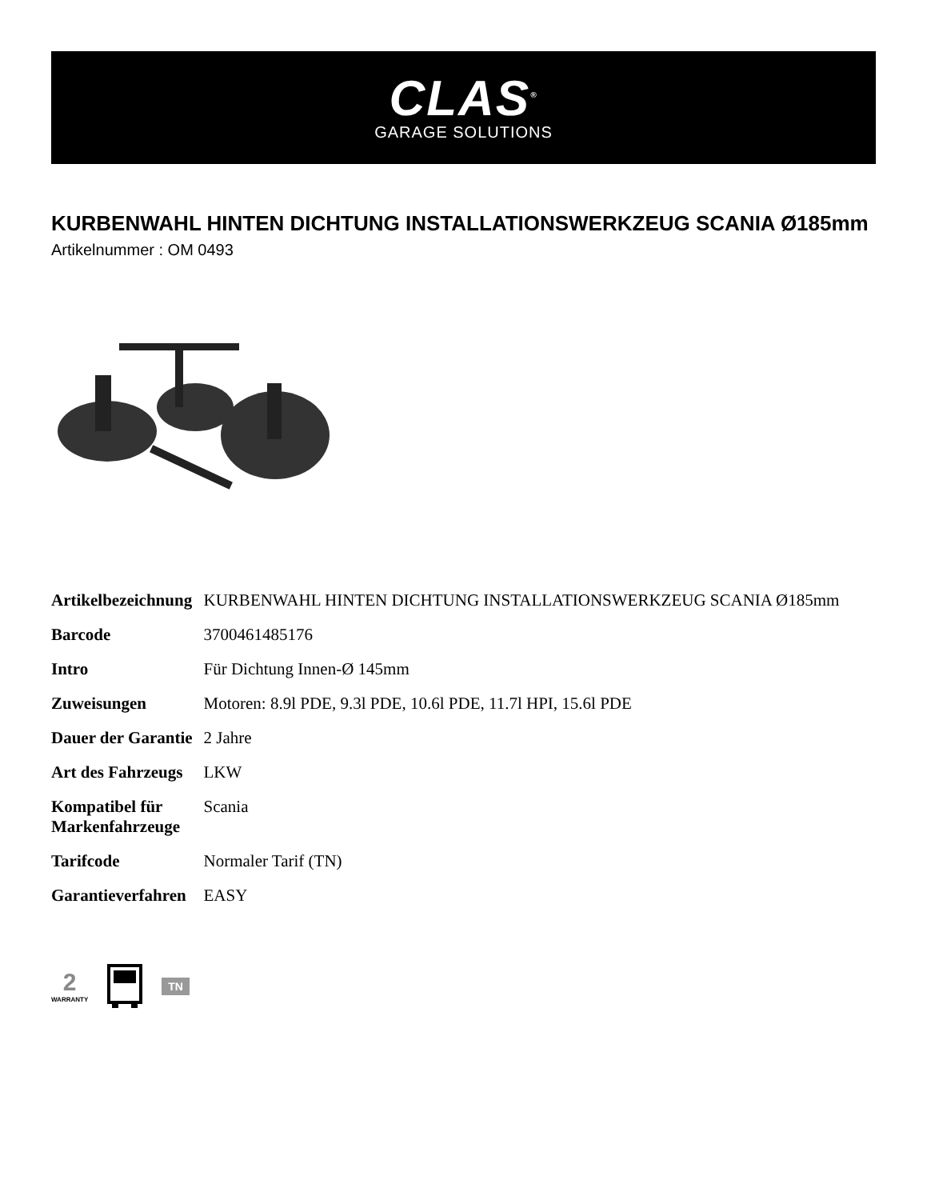CLAS<sup>®</sup>
GARAGE SOLUTIONS
KURBENWAHL HINTEN DICHTUNG INSTALLATIONSWERKZEUG SCANIA Ø185mm
Artikelnummer : OM 0493
| Artikelbezeichnung | KURBENWAHL HINTEN DICHTUNG INSTALLATIONSWERKZEUG SCANIA Ø185mm |
| Barcode | 3700461485176 |
| Intro | Für Dichtung Innen-Ø 145mm |
| Zuweisungen | Motoren: 8.9l PDE, 9.3l PDE, 10.6l PDE, 11.7l HPI, 15.6l PDE |
| Dauer der Garantie | 2 Jahre |
| Art des Fahrzeugs | LKW |
| Kompatibel für Markenfahrzeuge | Scania |
| Tarifcode | Normaler Tarif (TN) |
| Garantieverfahren | EASY |
2
WARRANTY
TN